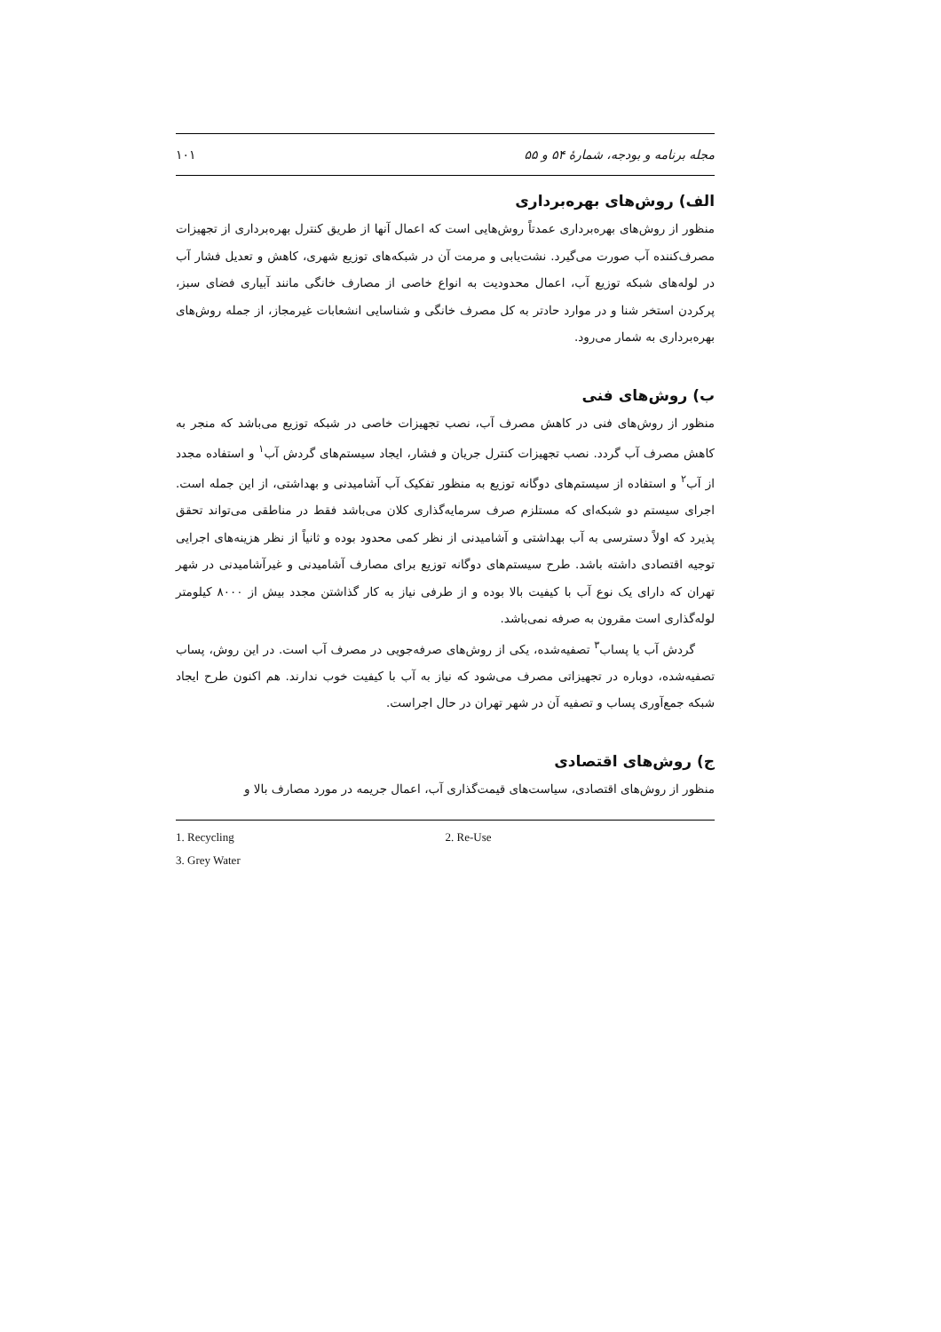مجله برنامه و بودجه، شمارهٔ ۵۴ و ۵۵ ۱۰۱
الف) روش‌های بهره‌برداری
منظور از روش‌های بهره‌برداری عمدتاً روش‌هایی است که اعمال آنها از طریق کنترل بهره‌برداری از تجهیزات مصرف‌کننده آب صورت می‌گیرد. نشت‌یابی و مرمت آن در شبکه‌های توزیع شهری، کاهش و تعدیل فشار آب در لوله‌های شبکه توزیع آب، اعمال محدودیت به انواع خاصی از مصارف خانگی مانند آبیاری فضای سبز، پرکردن استخر شنا و در موارد حادتر به کل مصرف خانگی و شناسایی انشعابات غیرمجاز، از جمله روش‌های بهره‌برداری به شمار می‌رود.
ب) روش‌های فنی
منظور از روش‌های فنی در کاهش مصرف آب، نصب تجهیزات خاصی در شبکه توزیع می‌باشد که منجر به کاهش مصرف آب گردد. نصب تجهیزات کنترل جریان و فشار، ایجاد سیستم‌های گردش آب<sup>۱</sup> و استفاده مجدد از آب<sup>۲</sup> و استفاده از سیستم‌های دوگانه توزیع به منظور تفکیک آب آشامیدنی و بهداشتی، از این جمله است. اجرای سیستم دو شبکه‌ای که مستلزم صرف سرمایه‌گذاری کلان می‌باشد فقط در مناطقی می‌تواند تحقق پذیرد که اولاً دسترسی به آب بهداشتی و آشامیدنی از نظر کمی محدود بوده و ثانیاً از نظر هزینه‌های اجرایی توجیه اقتصادی داشته باشد. طرح سیستم‌های دوگانه توزیع برای مصارف آشامیدنی و غیرآشامیدنی در شهر تهران که دارای یک نوع آب با کیفیت بالا بوده و از طرفی نیاز به کار گذاشتن مجدد بیش از ۸۰۰۰ کیلومتر لوله‌گذاری است مقرون به صرفه نمی‌باشد.
گردش آب یا پساب<sup>۳</sup> تصفیه‌شده، یکی از روش‌های صرفه‌جویی در مصرف آب است. در این روش، پساب تصفیه‌شده، دوباره در تجهیزاتی مصرف می‌شود که نیاز به آب با کیفیت خوب ندارند. هم اکنون طرح ایجاد شبکه جمع‌آوری پساب و تصفیه آن در شهر تهران در حال اجراست.
ج) روش‌های اقتصادی
منظور از روش‌های اقتصادی، سیاست‌های قیمت‌گذاری آب، اعمال جریمه در مورد مصارف بالا و
1. Recycling 2. Re-Use
3. Grey Water